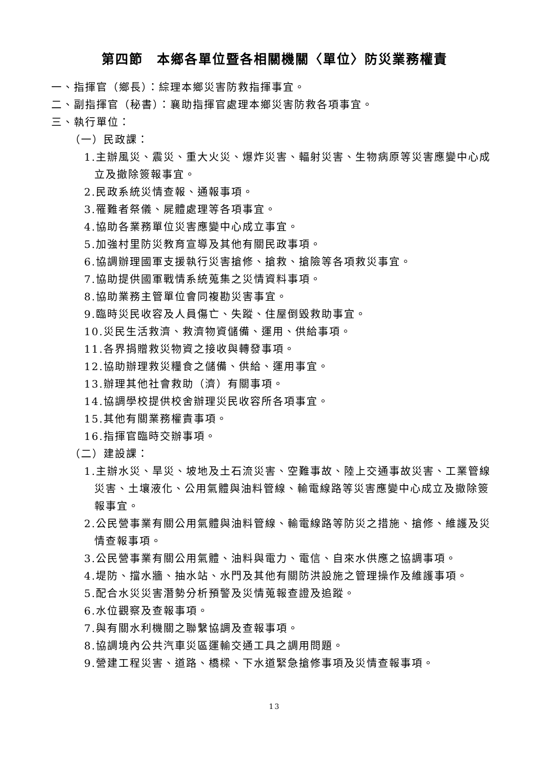第四節　本鄉各單位暨各相關機關〈單位〉防災業務權責
一、指揮官（鄉長）：綜理本鄉災害防救指揮事宜。
二、副指揮官（秘書）：襄助指揮官處理本鄉災害防救各項事宜。
三、執行單位：
（一）民政課：
1.主辦風災、震災、重大火災、爆炸災害、輻射災害、生物病原等災害應變中心成立及撤除簽報事宜。
2.民政系統災情查報、通報事項。
3.罹難者祭儀、屍體處理等各項事宜。
4.協助各業務單位災害應變中心成立事宜。
5.加強村里防災教育宣導及其他有關民政事項。
6.協調辦理國軍支援執行災害搶修、搶救、搶險等各項救災事宜。
7.協助提供國軍戰情系統蒐集之災情資料事項。
8.協助業務主管單位會同複勘災害事宜。
9.臨時災民收容及人員傷亡、失蹤、住屋倒毀救助事宜。
10.災民生活救濟、救濟物資儲備、運用、供給事項。
11.各界捐贈救災物資之接收與轉發事項。
12.協助辦理救災糧食之儲備、供給、運用事宜。
13.辦理其他社會救助（濟）有關事項。
14.協調學校提供校舍辦理災民收容所各項事宜。
15.其他有關業務權責事項。
16.指揮官臨時交辦事項。
（二）建設課：
1.主辦水災、旱災、坡地及土石流災害、空難事故、陸上交通事故災害、工業管線災害、土壤液化、公用氣體與油料管線、輸電線路等災害應變中心成立及撤除簽報事宜。
2.公民營事業有關公用氣體與油料管線、輸電線路等防災之措施、搶修、維護及災情查報事項。
3.公民營事業有關公用氣體、油料與電力、電信、自來水供應之協調事項。
4.堤防、擋水牆、抽水站、水門及其他有關防洪設施之管理操作及維護事項。
5.配合水災災害潛勢分析預警及災情蒐報查證及追蹤。
6.水位觀察及查報事項。
7.與有關水利機關之聯繫協調及查報事項。
8.協調境內公共汽車災區運輸交通工具之調用問題。
9.營建工程災害、道路、橋樑、下水道緊急搶修事項及災情查報事項。
13